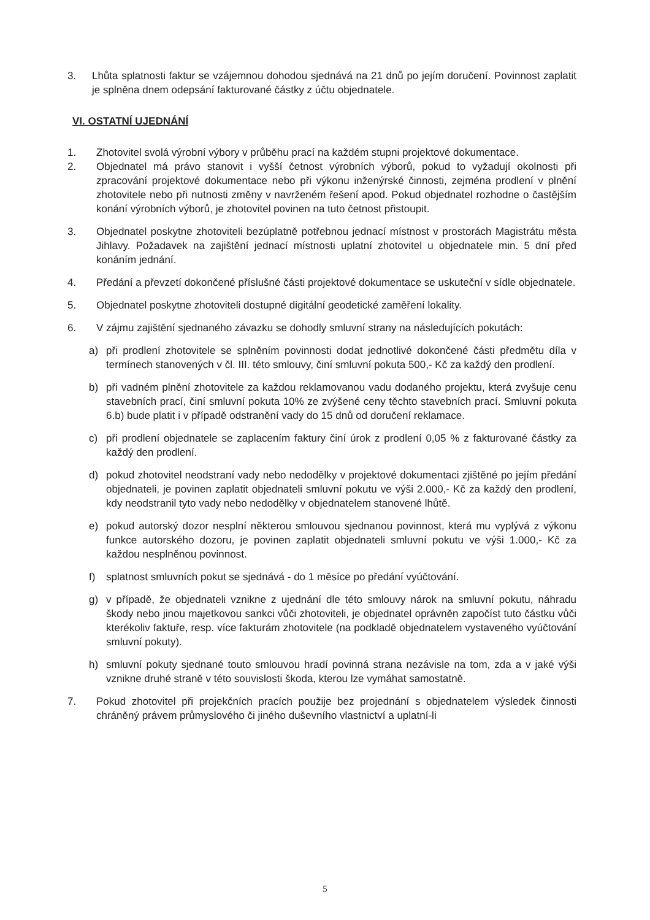3. Lhůta splatnosti faktur se vzájemnou dohodou sjednává na 21 dnů po jejím doručení. Povinnost zaplatit je splněna dnem odepsání fakturované částky z účtu objednatele.
VI. OSTATNÍ UJEDNÁNÍ
1. Zhotovitel svolá výrobní výbory v průběhu prací na každém stupni projektové dokumentace.
2. Objednatel má právo stanovit i vyšší četnost výrobních výborů, pokud to vyžadují okolnosti při zpracování projektové dokumentace nebo při výkonu inženýrské činnosti, zejména prodlení v plnění zhotovitele nebo při nutnosti změny v navrženém řešení apod. Pokud objednatel rozhodne o častějším konání výrobních výborů, je zhotovitel povinen na tuto četnost přistoupit.
3. Objednatel poskytne zhotoviteli bezúplatně potřebnou jednací místnost v prostorách Magistrátu města Jihlavy. Požadavek na zajištění jednací místnosti uplatní zhotovitel u objednatele min. 5 dní před konáním jednání.
4. Předání a převzetí dokončené příslušné části projektové dokumentace se uskuteční v sídle objednatele.
5. Objednatel poskytne zhotoviteli dostupné digitální geodetické zaměření lokality.
6. V zájmu zajištění sjednaného závazku se dohodly smluvní strany na následujících pokutách:
a) při prodlení zhotovitele se splněním povinnosti dodat jednotlivé dokončené části předmětu díla v termínech stanovených v čl. III. této smlouvy, činí smluvní pokuta 500,- Kč za každý den prodlení.
b) při vadném plnění zhotovitele za každou reklamovanou vadu dodaného projektu, která zvyšuje cenu stavebních prací, činí smluvní pokuta 10% ze zvýšené ceny těchto stavebních prací. Smluvní pokuta 6.b) bude platit i v případě odstranění vady do 15 dnů od doručení reklamace.
c) při prodlení objednatele se zaplacením faktury činí úrok z prodlení 0,05 % z fakturované částky za každý den prodlení.
d) pokud zhotovitel neodstraní vady nebo nedodělky v projektové dokumentaci zjištěné po jejím předání objednateli, je povinen zaplatit objednateli smluvní pokutu ve výši 2.000,- Kč za každý den prodlení, kdy neodstranil tyto vady nebo nedodělky v objednatelem stanovené lhůtě.
e) pokud autorský dozor nesplní některou smlouvou sjednanou povinnost, která mu vyplývá z výkonu funkce autorského dozoru, je povinen zaplatit objednateli smluvní pokutu ve výši 1.000,- Kč za každou nesplněnou povinnost.
f) splatnost smluvních pokut se sjednává - do 1 měsíce po předání vyúčtování.
g) v případě, že objednateli vznikne z ujednání dle této smlouvy nárok na smluvní pokutu, náhradu škody nebo jinou majetkovou sankci vůči zhotoviteli, je objednatel oprávněn započíst tuto částku vůči kterékoliv faktuře, resp. více fakturám zhotovitele (na podkladě objednatelem vystaveného vyúčtování smluvní pokuty).
h) smluvní pokuty sjednané touto smlouvou hradí povinná strana nezávisle na tom, zda a v jaké výši vznikne druhé straně v této souvislosti škoda, kterou lze vymáhat samostatně.
7. Pokud zhotovitel při projekčních pracích použije bez projednání s objednatelem výsledek činnosti chráněný právem průmyslového či jiného duševního vlastnictví a uplatní-li
5